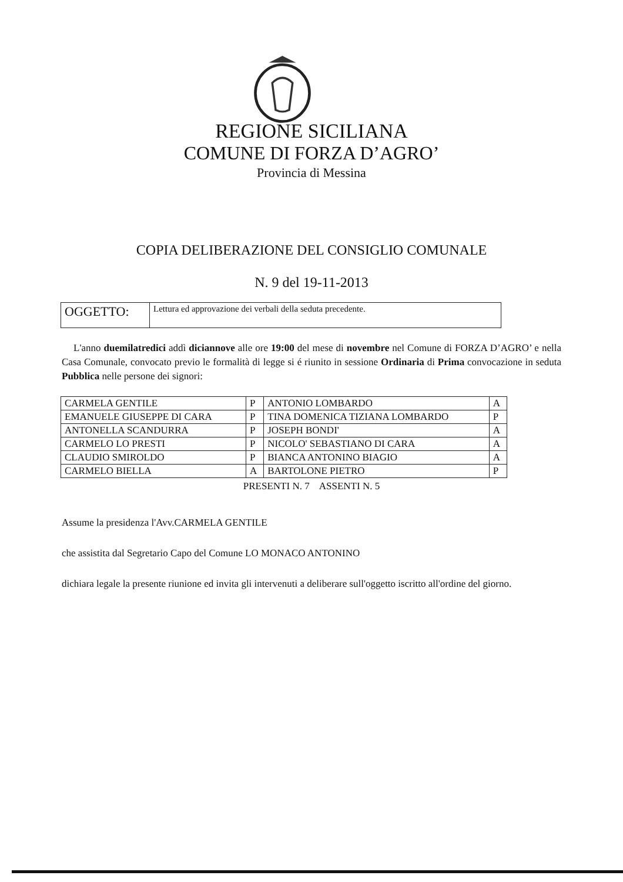REGIONE SICILIANA
COMUNE DI FORZA D’AGRO’
Provincia di Messina
COPIA DELIBERAZIONE DEL CONSIGLIO COMUNALE
N. 9 del 19-11-2013
| OGGETTO: | Lettura ed approvazione dei verbali della seduta precedente. |
L'anno duemilatredici addì diciannove alle ore 19:00 del mese di novembre nel Comune di FORZA D’AGRO’ e nella Casa Comunale, convocato previo le formalità di legge si é riunito in sessione Ordinaria di Prima convocazione in seduta Pubblica nelle persone dei signori:
| CARMELA GENTILE | P | ANTONIO LOMBARDO | A |
| EMANUELE GIUSEPPE DI CARA | P | TINA DOMENICA TIZIANA LOMBARDO | P |
| ANTONELLA SCANDURRA | P | JOSEPH BONDI' | A |
| CARMELO LO PRESTI | P | NICOLO' SEBASTIANO DI CARA | A |
| CLAUDIO SMIROLDO | P | BIANCA ANTONINO BIAGIO | A |
| CARMELO BIELLA | A | BARTOLONE PIETRO | P |
PRESENTI N. 7 ASSENTI N. 5
Assume la presidenza l'Avv.CARMELA GENTILE
che assistita dal Segretario Capo del Comune LO MONACO ANTONINO
dichiara legale la presente riunione ed invita gli intervenuti a deliberare sull'oggetto iscritto all'ordine del giorno.